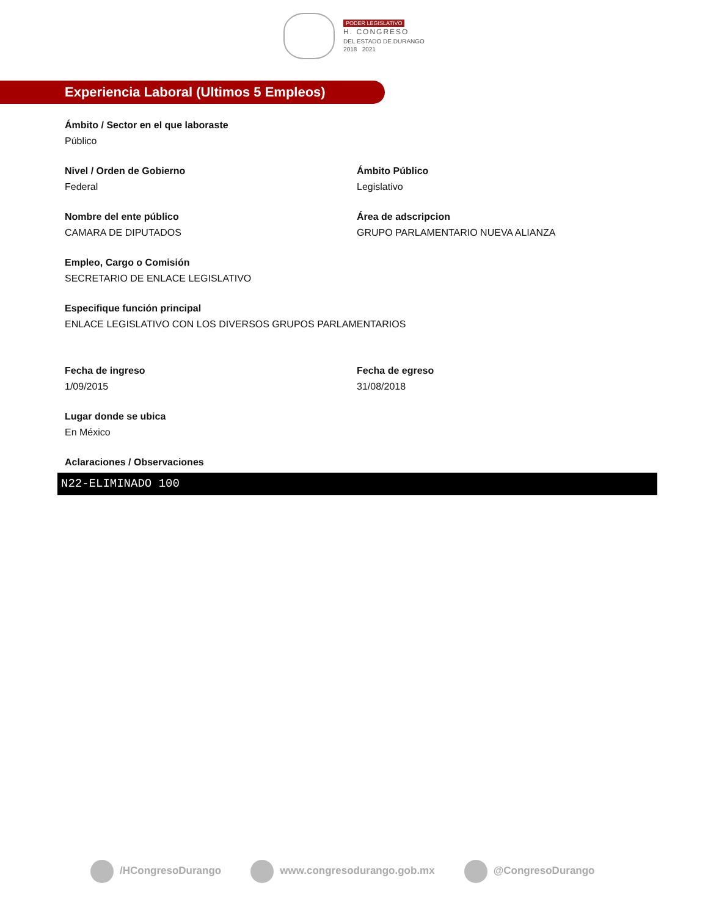PODER LEGISLATIVO
H. CONGRESO
DEL ESTADO DE DURANGO
2018 2021
Experiencia Laboral (Ultimos 5 Empleos)
Ámbito / Sector en el que laboraste
Público
Nivel / Orden de Gobierno
Federal
Ámbito Público
Legislativo
Nombre del ente público
CAMARA DE DIPUTADOS
Área de adscripcion
GRUPO PARLAMENTARIO NUEVA ALIANZA
Empleo, Cargo o Comisión
SECRETARIO DE ENLACE LEGISLATIVO
Especifique función principal
ENLACE LEGISLATIVO CON LOS DIVERSOS GRUPOS PARLAMENTARIOS
Fecha de ingreso
1/09/2015
Fecha de egreso
31/08/2018
Lugar donde se ubica
En México
Aclaraciones / Observaciones
N22-ELIMINADO 100
/HCongresoDurango www.congresodurango.gob.mx @CongresoDurango